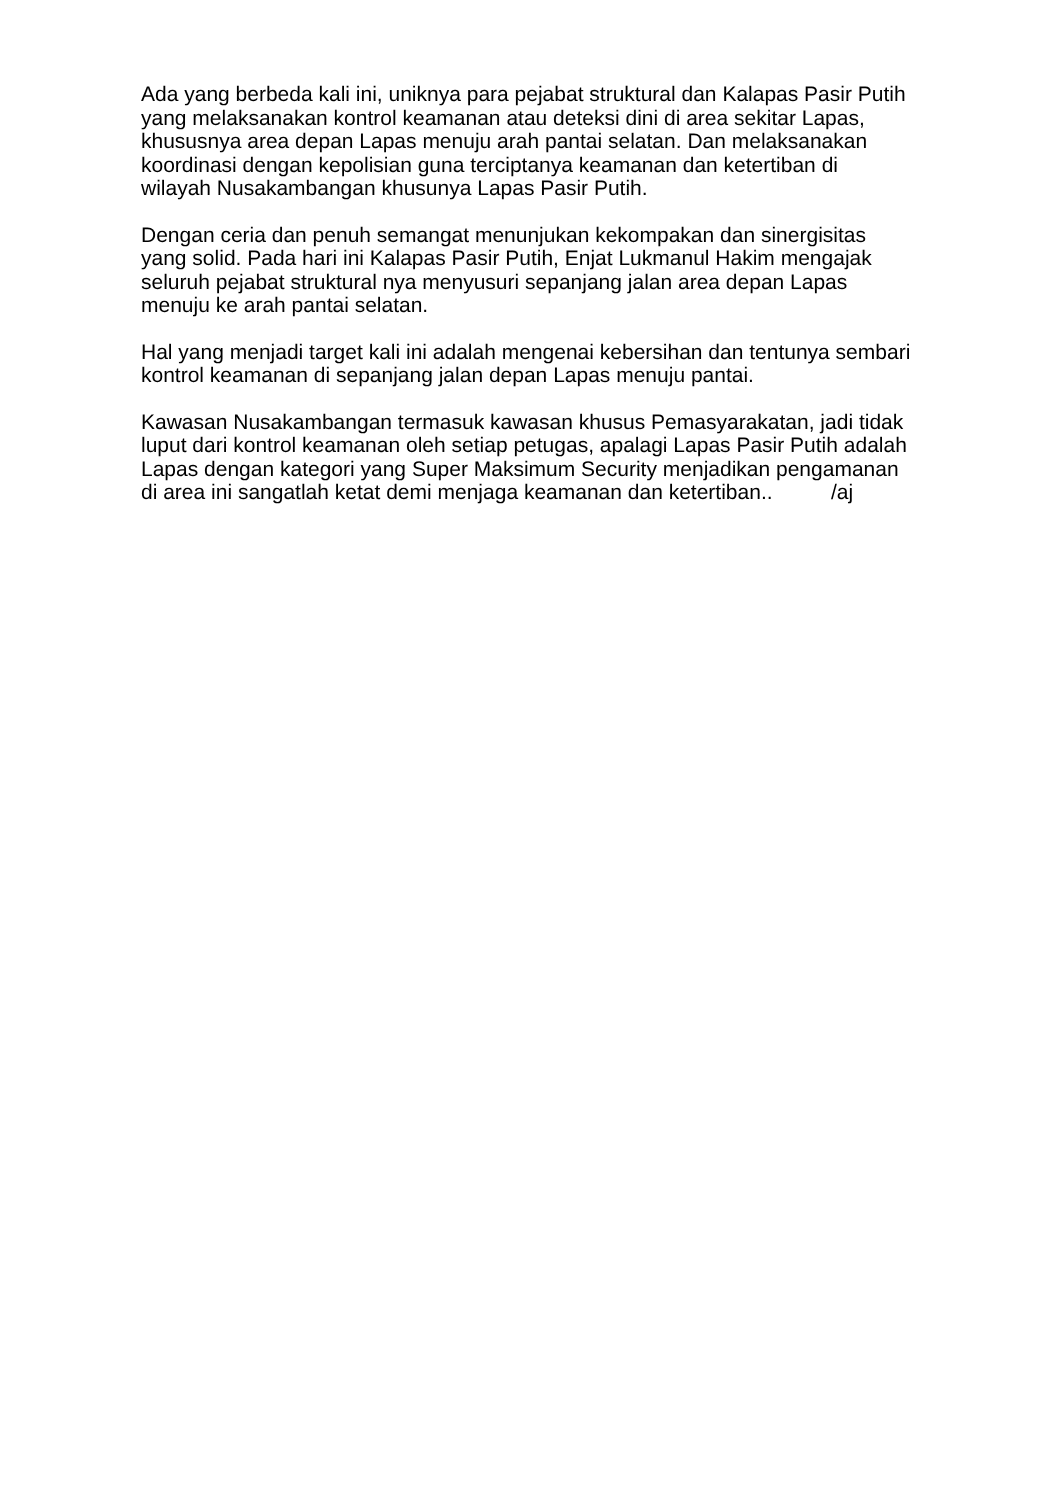Ada yang berbeda kali ini, uniknya para pejabat struktural dan Kalapas Pasir Putih yang melaksanakan kontrol keamanan atau deteksi dini di area sekitar Lapas, khususnya area depan Lapas menuju arah pantai selatan. Dan melaksanakan koordinasi dengan kepolisian guna terciptanya keamanan dan ketertiban di wilayah Nusakambangan khusunya Lapas Pasir Putih.
Dengan ceria dan penuh semangat menunjukan kekompakan dan sinergisitas yang solid. Pada hari ini Kalapas Pasir Putih, Enjat Lukmanul Hakim mengajak seluruh pejabat struktural nya menyusuri sepanjang jalan area depan Lapas menuju ke arah pantai selatan.
Hal yang menjadi target kali ini adalah mengenai kebersihan dan tentunya sembari kontrol keamanan di sepanjang jalan depan Lapas menuju pantai.
Kawasan Nusakambangan termasuk kawasan khusus Pemasyarakatan, jadi tidak luput dari kontrol keamanan oleh setiap petugas, apalagi Lapas Pasir Putih adalah Lapas dengan kategori yang Super Maksimum Security menjadikan pengamanan di area ini sangatlah ketat demi menjaga keamanan dan ketertiban.. /aj